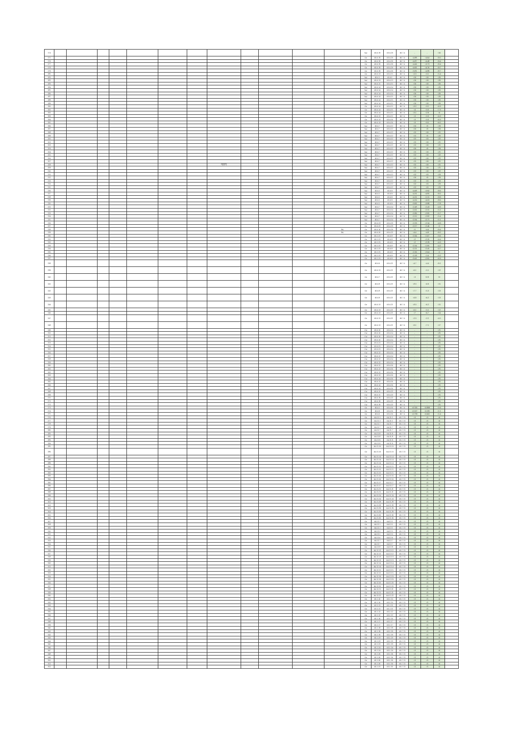| 174 | | | | | | | | | | | | | Nal | R5.6.19 | R5.6.20 | R5.7.4 | - | - | <16 | |
| 175 | | | | | | | | | | | | | Ge | R5.6.19 | R5.6.20 | R5.7.4 | <4.88 | <4.64 | <9.5 | |
| 176 | | | | | | | | | | | | | Ge | R5.6.19 | R5.6.20 | R5.7.4 | <4.87 | <4.48 | <9.4 | |
| 177 | | | | | | | | | | | | | Ge | R5.6.19 | R5.6.20 | R5.7.4 | <4.66 | <3.73 | <8.4 | |
| 178 | | | | | | | | | | | | | Ge | R5.6.19 | R5.6.20 | R5.7.4 | <4.92 | <4.76 | <9.7 | |
| 179 | | | | | | | | | | | | | Ge | R5.6.19 | R5.6.20 | R5.7.4 | <3.81 | <4.89 | <8.7 | |
| 180 | | | | | | | | | | | | | Ge | R5.6.13 | R5.6.15 | R5.7.4 | <2.3 | <3.1 | <5.4 | |
| 181 | | | | | | | | | | | | | Nal | R5.6.1 | R5.6.1 | R5.7.4 | <10 | <10 | <20 | |
| 182 | | | | | | | | | | | | | Nal | R5.6.13 | R5.6.13 | R5.7.4 | <10 | <10 | <20 | |
| 183 | | | | | | | | | | | | | Nal | R5.6.15 | R5.6.15 | R5.7.4 | <10 | <10 | <20 | |
| 184 | | | | | | | | | | | | | Nal | R5.6.14 | R5.6.14 | R5.7.4 | <10 | <10 | <20 | |
| 185 | | | | | | | | | | | | | Nal | R5.6.14 | R5.6.14 | R5.7.4 | <10 | <10 | <20 | |
| 186 | | | | | | | | | | | | | Nal | R5.6.14 | R5.6.14 | R5.7.4 | <10 | <10 | <20 | |
| 187 | | | | | | | | | | | | | Nal | R5.6.14 | R5.6.15 | R5.7.4 | <10 | <10 | <20 | |
| 188 | | | | | | | | | | | | | Nal | R5.6.14 | R5.6.15 | R5.7.4 | <10 | <10 | <20 | |
| 189 | | | | | | | | | | | | | Nal | R5.6.14 | R5.6.15 | R5.7.4 | <10 | <10 | <20 | |
| 190 | | | | | | | | | | | | | Ge | R5.6.14 | R5.6.15 | R5.7.4 | <3.2 | <3.1 | <6.3 | |
| 191 | | | | | | | | | | | | | Ge | R5.6.14 | R5.6.15 | R5.7.4 | <4 | <3.3 | <7.3 | |
| 192 | | | | | | | | | | | | | Ge | R5.6.14 | R5.6.15 | R5.7.4 | <3.1 | <2.9 | <6 | |
| 193 | | | | | | | | | | | | | Ge | R5.6.13 | R5.6.15 | R5.7.4 | <3 | <3.3 | <6.3 | |
| 194 | | | | | | | | | | | | | Ge | R5.6.13 | R5.6.16 | R5.7.4 | <3 | <3.3 | <6.3 | |
| 195 | | | | | | | | | | | | | Ge | R5.6.13 | R5.6.16 | R5.7.4 | <3 | <3.5 | <6.5 | |
| 196 | | | | | | | | | | | | | Nal | R5.6.7 | R5.6.12 | R5.7.4 | <10 | <9 | <19 | |
| 197 | | | | | | | | | | | | | Nal | R5.6.7 | R5.6.12 | R5.7.4 | <10 | <9 | <19 | |
| 198 | | | | | | | | | | | | | Nal | R5.6.7 | R5.6.12 | R5.7.4 | <11 | <10 | <21 | |
| 199 | | | | | | | | | | | | | Nal | R5.6.7 | R5.6.12 | R5.7.4 | <11 | <9 | <20 | |
| 200 | | | | | | | | | | | | | Nal | R5.6.7 | R5.6.12 | R5.7.4 | <11 | <11 | <22 | |
| 201 | | | | | | | | | | | | | Nal | R5.6.7 | R5.6.12 | R5.7.4 | <11 | <10 | <21 | |
| 202 | | | | | | | | | | | | | Nal | R5.6.7 | R5.6.12 | R5.7.4 | <11 | <10 | <21 | |
| 203 | | | | | | | | | | | | | Nal | R5.6.7 | R5.6.12 | R5.7.4 | <10 | <9 | <19 | |
| 204 | | | | | | | | | | | | | Nal | R5.6.7 | R5.6.12 | R5.7.4 | <11 | <10 | <21 | |
| 205 | | | | | | | | | | | | | Nal | R5.6.7 | R5.6.12 | R5.7.4 | <12 | <10 | <22 | |
| 206 | | | | | | | | | | | | | Nal | R5.6.7 | R5.6.12 | R5.7.4 | <12 | <10 | <22 | |
| 207 | | | | | | | | | | | | | Nal | R5.6.7 | R5.6.12 | R5.7.4 | <11 | <10 | <21 | |
| 208 | | | | | | | | 대행처 | | | | | Nal | R5.6.7 | R5.6.12 | R5.7.4 | <11 | <10 | <21 | |
| 209 | | | | | | | | | | | | | Nal | R5.6.7 | R5.6.12 | R5.7.4 | <11 | <10 | <21 | |
| 210 | | | | | | | | | | | | | Nal | R5.6.7 | R5.6.12 | R5.7.4 | <12 | <10 | <22 | |
| 211 | | | | | | | | | | | | | Nal | R5.6.7 | R5.6.12 | R5.7.4 | <12 | <11 | <23 | |
| 212 | | | | | | | | | | | | | Nal | R5.6.7 | R5.6.12 | R5.7.4 | <10 | <9 | <19 | |
| 213 | | | | | | | | | | | | | Nal | R5.6.7 | R5.6.12 | R5.7.4 | <12 | <11 | <23 | |
| 214 | | | | | | | | | | | | | Nal | R5.6.7 | R5.6.12 | R5.7.4 | <12 | <11 | <23 | |
| 215 | | | | | | | | | | | | | Nal | R5.6.7 | R5.6.12 | R5.7.4 | <12 | <11 | <23 | |
| 216 | | | | | | | | | | | | | Nal | R5.6.5 | R5.6.9 | R5.7.4 | <4.68 | <3.92 | <8.6 | |
| 217 | | | | | | | | | | | | | Nal | R5.6.5 | R5.6.9 | R5.7.4 | <4.31 | <4.85 | <9.2 | |
| 218 | | | | | | | | | | | | | Nal | R5.6.5 | R5.6.9 | R5.7.4 | <4.31 | <5.55 | <9.9 | |
| 219 | | | | | | | | | | | | | Nal | R5.6.5 | R5.6.9 | R5.7.4 | <4.56 | <4.03 | <8.6 | |
| 220 | | | | | | | | | | | | | Nal | R5.6.5 | R5.6.9 | R5.7.4 | <3.92 | <3.88 | <7.8 | |
| 221 | | | | | | | | | | | | | Nal | R5.6.7 | R5.6.14 | R5.7.4 | <2.48 | <2.43 | <4.9 | |
| 222 | | | | | | | | | | | | | Nal | R5.6.7 | R5.6.14 | R5.7.4 | <2.61 | <2.55 | <5.2 | |
| 223 | | | | | | | | | | | | | Nal | R5.6.7 | R5.6.14 | R5.7.4 | <2.86 | <2.85 | <5.7 | |
| 224 | | | | | | | | | | | | | Nal | R5.6.7 | R5.6.14 | R5.7.4 | <2.55 | <2.82 | <5.4 | |
| 225 | | | | | | | | | | | | | Nal | R5.6.7 | R5.6.14 | R5.7.4 | <2.34 | <2.71 | <5.1 | |
| 226 | | | | | | | | | | | | | Ge | R5.6.23 | R5.6.23 | R5.7.4 | <2.59 | <2.34 | <4.9 | |
| 227 | | | | | | | | | | | | | Ge | R5.6.23 | R5.6.23 | R5.7.4 | <2.57 | <2.46 | <5 | |
| 228 | | | | | | | | | | | | SK | Ge | R5.6.16 | R5.6.20 | R5.7.4 | <5 | <4.4 | <9.4 | |
| 229 | | | | | | | | | | | | SK | Ge | R5.6.20 | R5.6.22 | R5.7.4 | <4.4 | <4.8 | <9.2 | |
| 230 | | | | | | | | | | | | | Ge | R5.5.31 | R5.6.8 | R5.7.4 | <1.94 | <1.67 | <3.6 | |
| 231 | | | | | | | | | | | | | Ge | R5.5.31 | R5.6.8 | R5.7.4 | <2 | <2.35 | <4.4 | |
| 232 | | | | | | | | | | | | | Ge | R5.5.31 | R5.6.8 | R5.7.4 | <2 | <2.29 | <4.3 | |
| 233 | | | | | | | | | | | | | Ge | R5.5.31 | R5.6.8 | R5.7.4 | <2.34 | <1.85 | <4.2 | |
| 234 | | | | | | | | | | | | | Ge | R5.5.31 | R5.6.8 | R5.7.4 | <2.21 | <2.45 | <4.7 | |
| 235 | | | | | | | | | | | | | Ge | R5.5.31 | R5.6.8 | R5.7.4 | <2.36 | <2.64 | <5 | |
| 236 | | | | | | | | | | | | | Ge | R5.5.31 | R5.6.8 | R5.7.4 | <1.58 | <1.6 | <3.2 | |
| 237 | | | | | | | | | | | | | Ge | R5.5.31 | R5.6.8 | R5.7.4 | <3.41 | <2.91 | <6.3 | |
| 238 | | | | | | | | | | | | | Ge | R5.6.6 | R5.6.21 | R5.7.4 | <4.7 | <4.4 | <9.1 | |
| 239 | | | | | | | | | | | | | Ge | R5.6.13 | R5.6.21 | R5.7.4 | <6.1 | <5.5 | <12 | |
| 240 | | | | | | | | | | | | | Ge | R5.6.7 | R5.6.21 | R5.7.4 | <3 | 12.8 | 13 | |
| 241 | | | | | | | | | | | | | Ge | R5.6.8 | R5.6.21 | R5.7.4 | <8.3 | <6.9 | <15 | |
| 242 | | | | | | | | | | | | | Ge | R5.6.8 | R5.6.21 | R5.7.4 | <7.7 | <5.3 | <13 | |
| 243 | | | | | | | | | | | | | Ge | R5.6.9 | R5.6.21 | R5.7.4 | <6.9 | <6.2 | <13 | |
| 244 | | | | | | | | | | | | | Ge | R5.6.13 | R5.6.21 | R5.7.4 | <8.3 | <6.2 | <15 | |
| 245 | | | | | | | | | | | | | Ge | R5.6.13 | R5.6.21 | R5.7.4 | <6.1 | <5.5 | <12 | |
| 246 | | | | | | | | | | | | | Ge | R5.6.13 | R5.6.21 | R5.7.4 | <7 | <6.7 | <14 | |
| 247 | | | | | | | | | | | | | Ge | R5.6.13 | R5.6.21 | R5.7.4 | <2.3 | <2.2 | <4.5 | |
| 248 | | | | | | | | | | | | | Ge | R5.6.13 | R5.6.21 | R5.7.4 | <9.1 | <7.5 | <17 | |
| 249 | | | | | | | | | | | | | CsI | R5.6.10 | R5.6.14 | R5.7.4 | - | - | <25 | |
| 250 | | | | | | | | | | | | | CsI | R5.6.10 | R5.6.14 | R5.7.4 | - | - | <25 | |
| 251 | | | | | | | | | | | | | CsI | R5.6.10 | R5.6.14 | R5.7.4 | - | - | <25 | |
| 252 | | | | | | | | | | | | | CsI | R5.6.10 | R5.6.14 | R5.7.4 | - | - | <25 | |
| 253 | | | | | | | | | | | | | CsI | R5.6.11 | R5.6.14 | R5.7.4 | - | - | <25 | |
| 254 | | | | | | | | | | | | | CsI | R5.6.11 | R5.6.14 | R5.7.4 | - | - | <25 | |
| 255 | | | | | | | | | | | | | CsI | R5.6.11 | R5.6.14 | R5.7.4 | - | - | <25 | |
| 256 | | | | | | | | | | | | | CsI | R5.6.12 | R5.6.14 | R5.7.4 | - | - | <25 | |
| 257 | | | | | | | | | | | | | CsI | R5.6.12 | R5.6.14 | R5.7.4 | - | - | <25 | |
| 258 | | | | | | | | | | | | | CsI | R5.6.12 | R5.6.14 | R5.7.4 | - | - | <25 | |
| 259 | | | | | | | | | | | | | CsI | R5.6.12 | R5.6.14 | R5.7.4 | - | - | <25 | |
| 260 | | | | | | | | | | | | | CsI | R5.6.12 | R5.6.16 | R5.7.4 | - | - | <25 | |
| 261 | | | | | | | | | | | | | CsI | R5.6.12 | R5.6.16 | R5.7.4 | - | - | <25 | |
| 262 | | | | | | | | | | | | | CsI | R5.6.12 | R5.6.16 | R5.7.4 | - | - | <25 | |
| 263 | | | | | | | | | | | | | CsI | R5.6.13 | R5.6.16 | R5.7.4 | - | - | <25 | |
| 264 | | | | | | | | | | | | | CsI | R5.6.14 | R5.6.16 | R5.7.4 | - | - | <25 | |
| 265 | | | | | | | | | | | | | CsI | R5.6.12 | R5.6.16 | R5.7.4 | - | - | <25 | |
| 266 | | | | | | | | | | | | | CsI | R5.6.14 | R5.6.16 | R5.7.4 | - | - | <25 | |
| 267 | | | | | | | | | | | | | CsI | R5.6.14 | R5.6.16 | R5.7.4 | - | - | <25 | |
| 268 | | | | | | | | | | | | | CsI | R5.6.15 | R5.6.22 | R5.7.4 | - | - | <25 | |
| 269 | | | | | | | | | | | | | CsI | R5.6.15 | R5.6.22 | R5.7.4 | - | - | <25 | |
| 270 | | | | | | | | | | | | | CsI | R5.6.19 | R5.6.22 | R5.7.4 | - | - | <25 | |
| 271 | | | | | | | | | | | | | CsI | R5.6.19 | R5.6.22 | R5.7.4 | - | - | <25 | |
| 272 | | | | | | | | | | | | | CsI | R5.6.19 | R5.6.22 | R5.7.4 | - | - | <25 | |
| 273 | | | | | | | | | | | | | Ge | R5.6.5 | R5.6.16 | R5.7.4 | <0.745 | <0.809 | <1.6 | |
| 274 | | | | | | | | | | | | | Ge | R5.6.9 | R5.6.16 | R5.7.4 | <0.507 | <0.581 | <1.1 | |
| 275 | | | | | | | | | | | | | Ge | R5.6.6 | R5.6.16 | R5.7.4 | <0.739 | <0.661 | <1.4 | |
| 276 | | | | | | | | | | | | | Ge | R4.11.1 | R4.11.1 | R5.7.11 | <3 | <3 | <6 | |
| 277 | | | | | | | | | | | | | Ge | R4.11.1 | R4.11.1 | R5.7.11 | <3 | <3 | <6 | |
| 278 | | | | | | | | | | | | | Ge | R4.11.7 | R4.11.7 | R5.7.11 | <3 | <3 | <6 | |
| 279 | | | | | | | | | | | | | Ge | R4.11.7 | R4.11.7 | R5.7.11 | <3 | <3 | <6 | |
| 280 | | | | | | | | | | | | | Ge | R4.11.7 | R4.11.7 | R5.7.11 | <3 | <3 | <6 | |
| 281 | | | | | | | | | | | | | Ge | R4.11.8 | R4.11.8 | R5.7.11 | <3 | <3 | <6 | |
| 282 | | | | | | | | | | | | | Ge | R4.11.8 | R4.11.8 | R5.7.11 | <3 | <3 | <6 | |
| 283 | | | | | | | | | | | | | Ge | R4.11.9 | R4.11.9 | R5.7.11 | <3 | <3 | <6 | |
| 284 | | | | | | | | | | | | | Ge | R4.11.9 | R4.11.9 | R5.7.11 | <3 | <3 | <6 | |
| 285 | | | | | | | | | | | | | Ge | R4.11.10 | R4.11.10 | R5.7.11 | <3 | <3 | <6 | |
| 286 | | | | | | | | | | | | | Ge | R4.11.10 | R4.11.10 | R5.7.11 | <3 | <3 | <6 | |
| 287 | | | | | | | | | | | | | Ge | R4.11.14 | R4.11.14 | R5.7.11 | <3 | <3 | <6 | |
| 288 | | | | | | | | | | | | | Ge | R4.11.14 | R4.11.14 | R5.7.11 | <3 | <3 | <6 | |
| 289 | | | | | | | | | | | | | Ge | R4.11.14 | R4.11.14 | R5.7.11 | <3 | <3 | <6 | |
| 290 | | | | | | | | | | | | | Ge | R4.11.15 | R4.11.15 | R5.7.11 | <3 | <3 | <6 | |
| 291 | | | | | | | | | | | | | Ge | R4.11.15 | R4.11.15 | R5.7.11 | <3 | <3 | <6 | |
| 292 | | | | | | | | | | | | | Ge | R4.11.15 | R4.11.15 | R5.7.11 | <3 | <3 | <6 | |
| 293 | | | | | | | | | | | | | Ge | R4.11.16 | R4.11.16 | R5.7.11 | <3 | <3 | <6 | |
| 294 | | | | | | | | | | | | | Ge | R4.11.16 | R4.11.16 | R5.7.11 | <3 | <3 | <6 | |
| 295 | | | | | | | | | | | | | Ge | R4.11.17 | R4.11.17 | R5.7.11 | <3 | <3 | <6 | |
| 296 | | | | | | | | | | | | | Ge | R4.11.17 | R4.11.17 | R5.7.11 | <3 | <3 | <6 | |
| 297 | | | | | | | | | | | | | Ge | R4.11.21 | R4.11.21 | R5.7.11 | <3 | <3 | <6 | |
| 298 | | | | | | | | | | | | | Ge | R4.11.21 | R4.11.21 | R5.7.11 | <3 | <3 | <6 | |
| 299 | | | | | | | | | | | | | Ge | R4.11.24 | R4.11.24 | R5.7.11 | <3 | <3 | <6 | |
| 300 | | | | | | | | | | | | | Ge | R4.11.24 | R4.11.24 | R5.7.11 | <3 | <3 | <6 | |
| 301 | | | | | | | | | | | | | Ge | R4.11.28 | R4.11.28 | R5.7.11 | <3 | <3 | <6 | |
| 302 | | | | | | | | | | | | | Ge | R4.11.28 | R4.11.28 | R5.7.11 | <3 | <3 | <6 | |
| 303 | | | | | | | | | | | | | Ge | R4.11.29 | R4.11.29 | R5.7.11 | <3 | <3 | <6 | |
| 304 | | | | | | | | | | | | | Ge | R4.11.29 | R4.11.29 | R5.7.11 | <3 | <3 | <6 | |
| 305 | | | | | | | | | | | | | Ge | R4.11.30 | R4.11.30 | R5.7.11 | <3 | <3 | <6 | |
| 306 | | | | | | | | | | | | | Ge | R4.11.30 | R4.11.30 | R5.7.11 | <3 | <3 | <6 | |
| 307 | | | | | | | | | | | | | Ge | R4.12.1 | R4.12.1 | R5.7.11 | <3 | <3 | <6 | |
| 308 | | | | | | | | | | | | | Ge | R4.12.1 | R4.12.1 | R5.7.11 | <3 | <3 | <6 | |
| 309 | | | | | | | | | | | | | Ge | R4.12.1 | R4.12.1 | R5.7.11 | <3 | <3 | <6 | |
| 310 | | | | | | | | | | | | | Ge | R4.12.5 | R4.12.5 | R5.7.11 | <3 | <3 | <6 | |
| 311 | | | | | | | | | | | | | Ge | R4.12.5 | R4.12.5 | R5.7.11 | <3 | <3 | <6 | |
| 312 | | | | | | | | | | | | | Ge | R4.12.6 | R4.12.6 | R5.7.11 | <3 | <3 | <6 | |
| 313 | | | | | | | | | | | | | Ge | R4.12.7 | R4.12.7 | R5.7.11 | <3 | <3 | <6 | |
| 314 | | | | | | | | | | | | | Ge | R4.12.7 | R4.12.7 | R5.7.11 | <3 | <3 | <6 | |
| 315 | | | | | | | | | | | | | Ge | R4.12.8 | R4.12.8 | R5.7.11 | <3 | <3 | <6 | |
| 316 | | | | | | | | | | | | | Ge | R4.12.12 | R4.12.12 | R5.7.11 | <3 | <3 | <6 | |
| 317 | | | | | | | | | | | | | Ge | R4.12.12 | R4.12.12 | R5.7.11 | <3 | <3 | <6 | |
| 318 | | | | | | | | | | | | | Ge | R4.12.13 | R4.12.13 | R5.7.11 | <3 | <3 | <6 | |
| 319 | | | | | | | | | | | | | Ge | R4.12.13 | R4.12.13 | R5.7.11 | <3 | <3 | <6 | |
| 320 | | | | | | | | | | | | | Ge | R4.12.14 | R4.12.14 | R5.7.11 | <3 | <3 | <6 | |
| 321 | | | | | | | | | | | | | Ge | R4.12.14 | R4.12.14 | R5.7.11 | <3 | <3 | <6 | |
| 322 | | | | | | | | | | | | | Ge | R4.12.15 | R4.12.15 | R5.7.11 | <3 | <3 | <6 | |
| 323 | | | | | | | | | | | | | Ge | R4.12.15 | R4.12.15 | R5.7.11 | <3 | <3 | <6 | |
| 324 | | | | | | | | | | | | | Ge | R4.12.19 | R4.12.19 | R5.7.11 | <3 | <3 | <6 | |
| 325 | | | | | | | | | | | | | Ge | R4.12.19 | R4.12.19 | R5.7.11 | <3 | <3 | <6 | |
| 326 | | | | | | | | | | | | | Ge | R4.12.20 | R4.12.20 | R5.7.11 | <3 | <3 | <6 | |
| 327 | | | | | | | | | | | | | Ge | R4.12.20 | R4.12.20 | R5.7.11 | <3 | <3 | <6 | |
| 328 | | | | | | | | | | | | | Ge | R4.12.21 | R4.12.21 | R5.7.11 | <3 | <3 | <6 | |
| 329 | | | | | | | | | | | | | Ge | R4.12.21 | R4.12.21 | R5.7.11 | <3 | <3 | <6 | |
| 330 | | | | | | | | | | | | | Ge | R4.12.22 | R4.12.22 | R5.7.11 | <3 | <3 | <6 | |
| 331 | | | | | | | | | | | | | Ge | R5.1.10 | R5.1.10 | R5.7.11 | <3 | <3 | <6 | |
| 332 | | | | | | | | | | | | | Ge | R5.1.10 | R5.1.10 | R5.7.11 | <3 | <3 | <6 | |
| 333 | | | | | | | | | | | | | Ge | R5.1.11 | R5.1.11 | R5.7.11 | <3 | <3 | <6 | |
| 334 | | | | | | | | | | | | | Ge | R5.1.11 | R5.1.11 | R5.7.11 | <3 | <3 | <6 | |
| 335 | | | | | | | | | | | | | Ge | R5.1.12 | R5.1.12 | R5.7.11 | <3 | <3 | <6 | |
| 336 | | | | | | | | | | | | | Ge | R5.1.12 | R5.1.12 | R5.7.11 | <3 | <3 | <6 | |
| 337 | | | | | | | | | | | | | Ge | R5.1.16 | R5.1.16 | R5.7.11 | <3 | <3 | <6 | |
| 338 | | | | | | | | | | | | | Ge | R5.1.17 | R5.1.17 | R5.7.11 | <3 | <3 | <6 | |
| 339 | | | | | | | | | | | | | Ge | R5.1.17 | R5.1.17 | R5.7.11 | <3 | <3 | <6 | |
| 340 | | | | | | | | | | | | | Ge | R5.1.18 | R5.1.18 | R5.7.11 | <3 | <3 | <6 | |
| 341 | | | | | | | | | | | | | Ge | R5.1.19 | R5.1.19 | R5.7.11 | <3 | <3 | <6 | |
| 342 | | | | | | | | | | | | | Ge | R5.1.19 | R5.1.19 | R5.7.11 | <3 | <3 | <6 | |
| 343 | | | | | | | | | | | | | Ge | R5.1.23 | R5.1.23 | R5.7.11 | <3 | <3 | <6 | |
| 344 | | | | | | | | | | | | | Ge | R5.1.23 | R5.1.23 | R5.7.11 | <3 | <3 | <6 | |
| 345 | | | | | | | | | | | | | Ge | R5.1.23 | R5.1.23 | R5.7.11 | <3 | <3 | <6 | |
| 346 | | | | | | | | | | | | | Ge | R5.1.24 | R5.1.24 | R5.7.11 | <3 | <3 | <6 | |
| 347 | | | | | | | | | | | | | Ge | R5.1.24 | R5.1.24 | R5.7.11 | <3 | <3 | <6 | |
| 348 | | | | | | | | | | | | | Ge | R5.1.26 | R5.1.26 | R5.7.11 | <3 | <3 | <6 | |
| 349 | | | | | | | | | | | | | Ge | R5.1.26 | R5.1.26 | R5.7.11 | <3 | <3 | <6 | |
| 350 | | | | | | | | | | | | | Ge | R5.1.30 | R5.1.30 | R5.7.11 | <3 | <3 | <6 | |
| 351 | | | | | | | | | | | | | Ge | R5.1.30 | R5.1.30 | R5.7.11 | <3 | <3 | <6 | |
| 352 | | | | | | | | | | | | | Ge | R5.1.31 | R5.1.31 | R5.7.11 | <3 | <3 | <6 | |